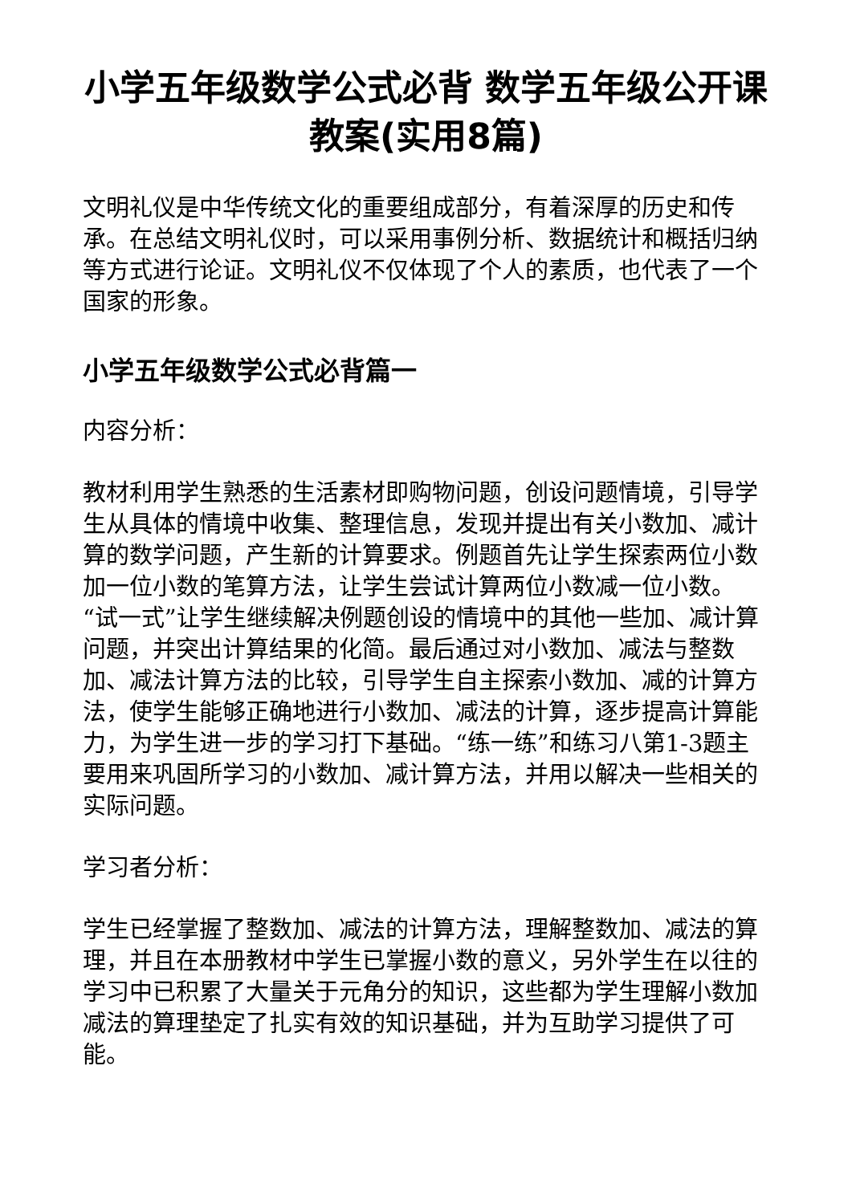小学五年级数学公式必背 数学五年级公开课教案(实用8篇)
文明礼仪是中华传统文化的重要组成部分，有着深厚的历史和传承。在总结文明礼仪时，可以采用事例分析、数据统计和概括归纳等方式进行论证。文明礼仪不仅体现了个人的素质，也代表了一个国家的形象。
小学五年级数学公式必背篇一
内容分析：
教材利用学生熟悉的生活素材即购物问题，创设问题情境，引导学生从具体的情境中收集、整理信息，发现并提出有关小数加、减计算的数学问题，产生新的计算要求。例题首先让学生探索两位小数加一位小数的笔算方法，让学生尝试计算两位小数减一位小数。“试一式”让学生继续解决例题创设的情境中的其他一些加、减计算问题，并突出计算结果的化简。最后通过对小数加、减法与整数加、减法计算方法的比较，引导学生自主探索小数加、减的计算方法，使学生能够正确地进行小数加、减法的计算，逐步提高计算能力，为学生进一步的学习打下基础。“练一练”和练习八第1-3题主要用来巩固所学习的小数加、减计算方法，并用以解决一些相关的实际问题。
学习者分析：
学生已经掌握了整数加、减法的计算方法，理解整数加、减法的算理，并且在本册教材中学生已掌握小数的意义，另外学生在以往的学习中已积累了大量关于元角分的知识，这些都为学生理解小数加减法的算理垫定了扎实有效的知识基础，并为互助学习提供了可能。